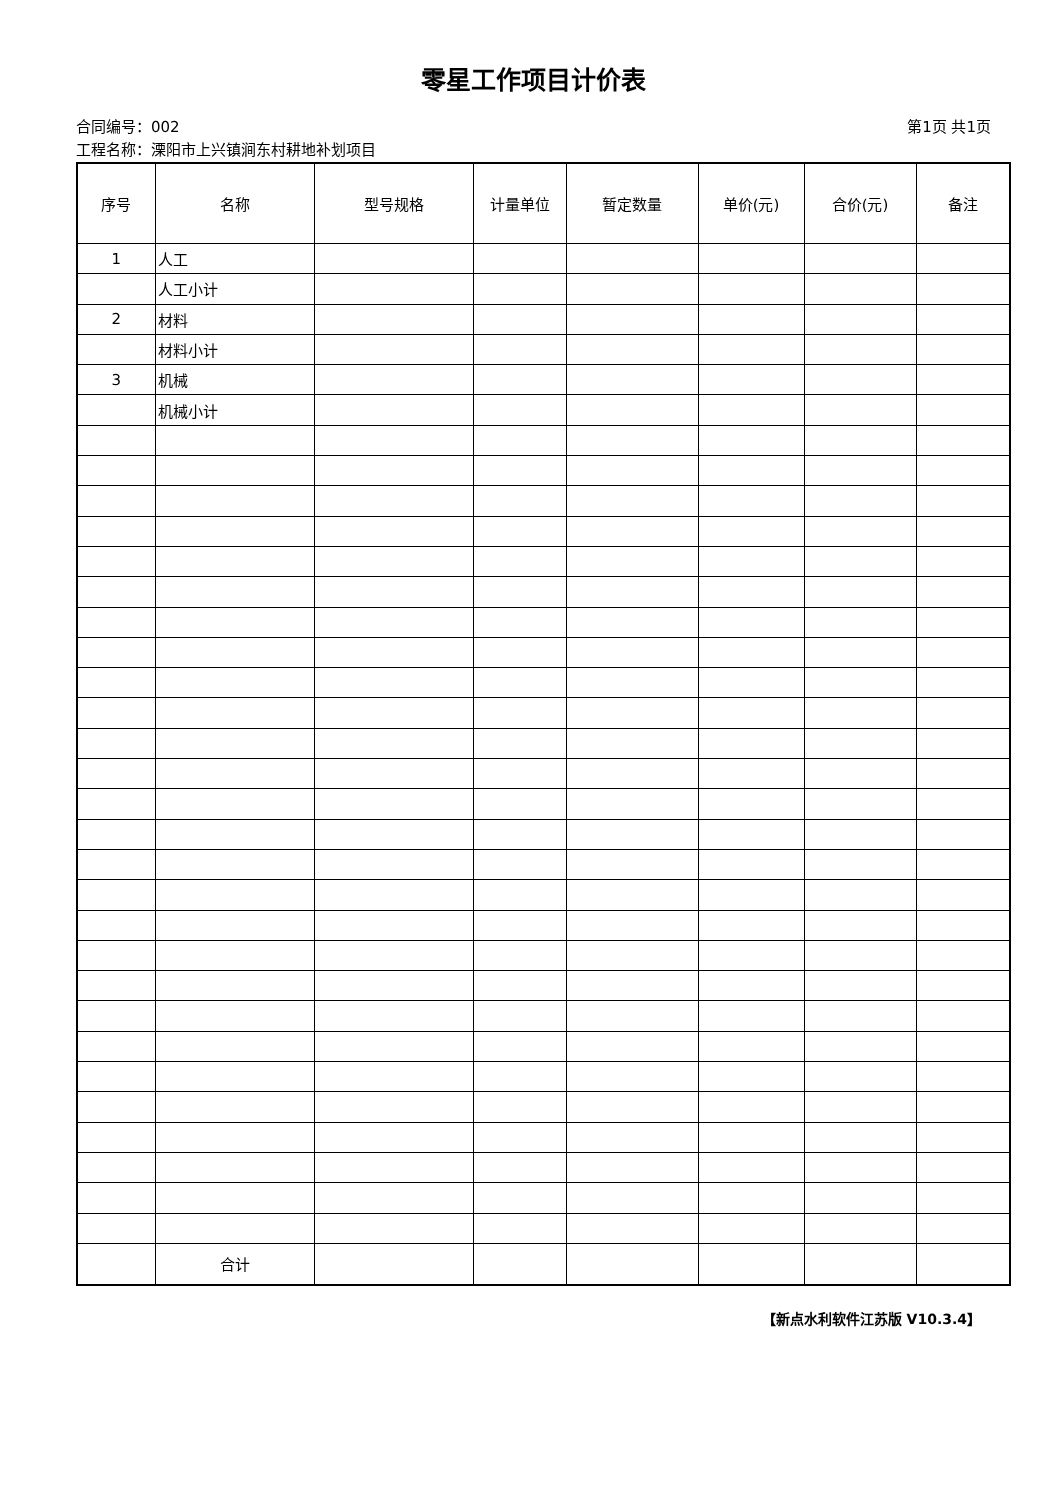零星工作项目计价表
合同编号：002 第1页 共1页
工程名称：溧阳市上兴镇涧东村耕地补划项目
| 序号 | 名称 | 型号规格 | 计量单位 | 暂定数量 | 单价(元) | 合价(元) | 备注 |
| --- | --- | --- | --- | --- | --- | --- | --- |
| 1 | 人工 | | | | | | |
| | 人工小计 | | | | | | |
| 2 | 材料 | | | | | | |
| | 材料小计 | | | | | | |
| 3 | 机械 | | | | | | |
| | 机械小计 | | | | | | |
| | 合计 | | | | | | |
【新点水利软件江苏版 V10.3.4】